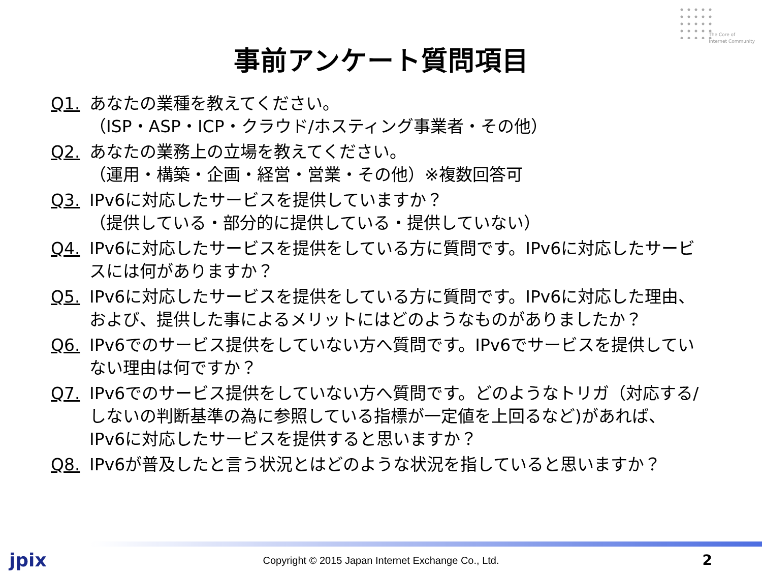The Core of
Internet Community
事前アンケート質問項目
Q1. あなたの業種を教えてください。
（ISP・ASP・ICP・クラウド/ホスティング事業者・その他）
Q2. あなたの業務上の立場を教えてください。
（運用・構築・企画・経営・営業・その他）※複数回答可
Q3. IPv6に対応したサービスを提供していますか？
（提供している・部分的に提供している・提供していない）
Q4. IPv6に対応したサービスを提供をしている方に質問です。IPv6に対応したサービスには何がありますか？
Q5. IPv6に対応したサービスを提供をしている方に質問です。IPv6に対応した理由、および、提供した事によるメリットにはどのようなものがありましたか？
Q6. IPv6でのサービス提供をしていない方へ質問です。IPv6でサービスを提供していない理由は何ですか？
Q7. IPv6でのサービス提供をしていない方へ質問です。どのようなトリガ（対応する/しないの判断基準の為に参照している指標が一定値を上回るなど)があれば、IPv6に対応したサービスを提供すると思いますか？
Q8. IPv6が普及したと言う状況とはどのような状況を指していると思いますか？
jpix
Copyright © 2015 Japan Internet Exchange Co., Ltd.
2